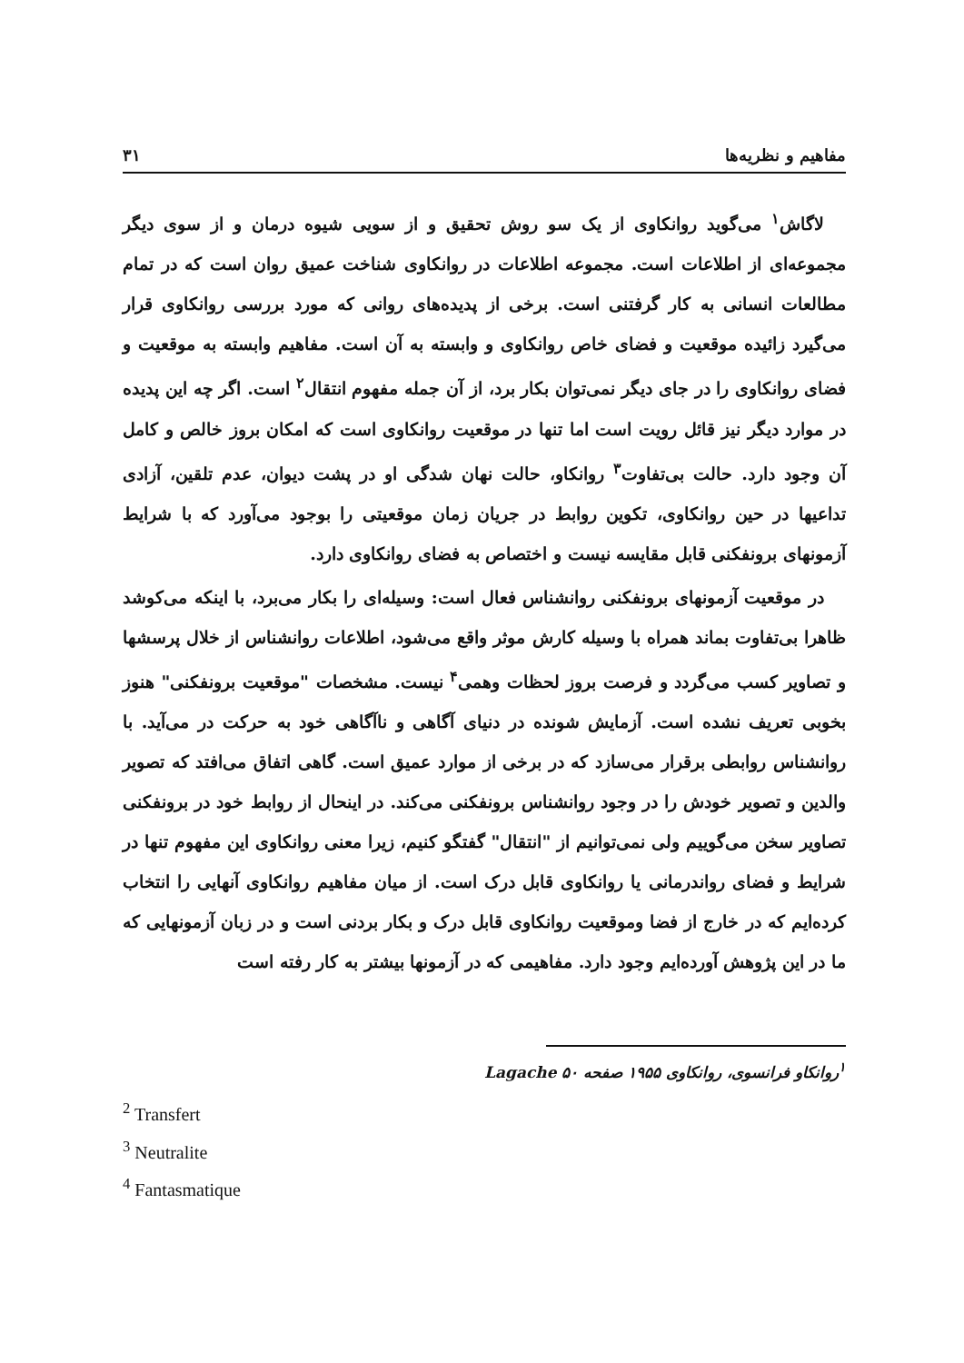مفاهیم و نظریه‌ها ۳۱
لاگاش<sup>۱</sup> می‌گوید روانکاوی از یک سو روش تحقیق و از سویی شیوه درمان و از سوی دیگر مجموعه‌ای از اطلاعات است. مجموعه اطلاعات در روانکاوی شناخت عمیق روان است که در تمام مطالعات انسانی به کار گرفتنی است. برخی از پدیده‌های روانی که مورد بررسی روانکاوی قرار می‌گیرد زائیده موقعیت و فضای خاص روانکاوی و وابسته به آن است. مفاهیم وابسته به موقعیت و فضای روانکاوی را در جای دیگر نمی‌توان بکار برد، از آن جمله مفهوم انتقال<sup>۲</sup> است. اگر چه این پدیده در موارد دیگر نیز قائل رویت است اما تنها در موقعیت روانکاوی است که امکان بروز خالص و کامل آن وجود دارد. حالت بی‌تفاوت<sup>۳</sup> روانکاو، حالت نهان شدگی او در پشت دیوان، عدم تلقین، آزادی تداعیها در حین روانکاوی، تکوین روابط در جریان زمان موقعیتی را بوجود می‌آورد که با شرایط آزمونهای برونفکنی قابل مقایسه نیست و اختصاص به فضای روانکاوی دارد.
در موقعیت آزمونهای برونفکنی روانشناس فعال است: وسیله‌ای را بکار می‌برد، با اینکه می‌کوشد ظاهرا بی‌تفاوت بماند همراه با وسیله کارش موثر واقع می‌شود، اطلاعات روانشناس از خلال پرسشها و تصاویر کسب می‌گردد و فرصت بروز لحظات وهمی<sup>۴</sup> نیست. مشخصات "موقعیت برونفکنی" هنوز بخوبی تعریف نشده است. آزمایش شونده در دنیای آگاهی و ناآگاهی خود به حرکت در می‌آید. با روانشناس روابطی برقرار می‌سازد که در برخی از موارد عمیق است. گاهی اتفاق می‌افتد که تصویر والدین و تصویر خودش را در وجود روانشناس برونفکنی می‌کند. در اینحال از روابط خود در برونفکنی تصاویر سخن می‌گوییم ولی نمی‌توانیم از "انتقال" گفتگو کنیم، زیرا معنی روانکاوی این مفهوم تنها در شرایط و فضای رواندرمانی یا روانکاوی قابل درک است. از میان مفاهیم روانکاوی آنهایی را انتخاب کرده‌ایم که در خارج از فضا وموقعیت روانکاوی قابل درک و بکار بردنی است و در زبان آزمونهایی که ما در این پژوهش آورده‌ایم وجود دارد. مفاهیمی که در آزمونها بیشتر به کار رفته است
<sup>۱</sup> روانکاو فرانسوی، روانکاوی ۱۹۵۵ صفحه ۵۰ Lagache
<sup>2</sup> Transfert
<sup>3</sup> Neutralite
<sup>4</sup> Fantasmatique